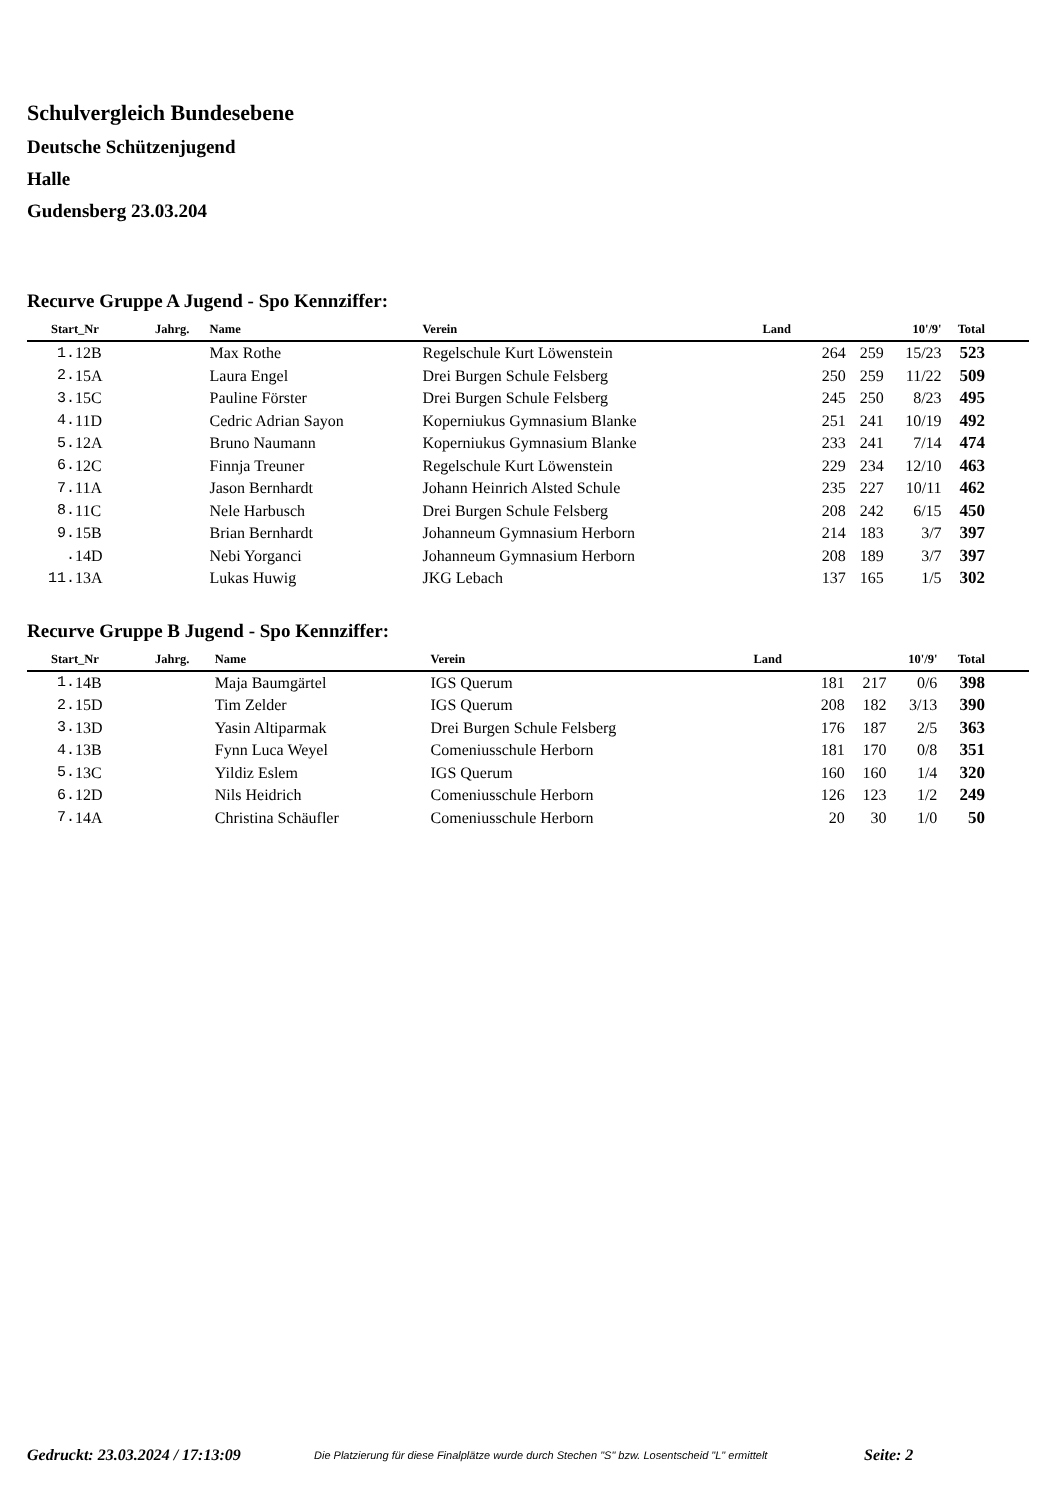Schulvergleich Bundesebene
Deutsche Schützenjugend
Halle
Gudensberg 23.03.204
Recurve Gruppe A Jugend - Spo Kennziffer:
| Start_Nr | | Jahrg. | Name | Verein | Land | | | 10'/9' | Total | |
| --- | --- | --- | --- | --- | --- | --- | --- | --- | --- | --- |
| 1. | 12B | | Max Rothe | Regelschule Kurt Löwenstein | | 264 | 259 | 15/23 | 523 | |
| 2. | 15A | | Laura Engel | Drei Burgen Schule Felsberg | | 250 | 259 | 11/22 | 509 | |
| 3. | 15C | | Pauline Förster | Drei Burgen Schule Felsberg | | 245 | 250 | 8/23 | 495 | |
| 4. | 11D | | Cedric Adrian Sayon | Koperniukus Gymnasium Blanke | | 251 | 241 | 10/19 | 492 | |
| 5. | 12A | | Bruno Naumann | Koperniukus Gymnasium Blanke | | 233 | 241 | 7/14 | 474 | |
| 6. | 12C | | Finnja Treuner | Regelschule Kurt Löwenstein | | 229 | 234 | 12/10 | 463 | |
| 7. | 11A | | Jason Bernhardt | Johann Heinrich Alsted Schule | | 235 | 227 | 10/11 | 462 | |
| 8. | 11C | | Nele Harbusch | Drei Burgen Schule Felsberg | | 208 | 242 | 6/15 | 450 | |
| 9. | 15B | | Brian Bernhardt | Johanneum Gymnasium Herborn | | 214 | 183 | 3/7 | 397 | |
| . | 14D | | Nebi Yorganci | Johanneum Gymnasium Herborn | | 208 | 189 | 3/7 | 397 | |
| 11. | 13A | | Lukas Huwig | JKG Lebach | | 137 | 165 | 1/5 | 302 | |
Recurve Gruppe B Jugend - Spo Kennziffer:
| Start_Nr | | Jahrg. | Name | Verein | Land | | | 10'/9' | Total | |
| --- | --- | --- | --- | --- | --- | --- | --- | --- | --- | --- |
| 1. | 14B | | Maja Baumgärtel | IGS Querum | | 181 | 217 | 0/6 | 398 | |
| 2. | 15D | | Tim Zelder | IGS Querum | | 208 | 182 | 3/13 | 390 | |
| 3. | 13D | | Yasin Altiparmak | Drei Burgen Schule Felsberg | | 176 | 187 | 2/5 | 363 | |
| 4. | 13B | | Fynn Luca Weyel | Comeniusschule Herborn | | 181 | 170 | 0/8 | 351 | |
| 5. | 13C | | Yildiz Eslem | IGS Querum | | 160 | 160 | 1/4 | 320 | |
| 6. | 12D | | Nils Heidrich | Comeniusschule Herborn | | 126 | 123 | 1/2 | 249 | |
| 7. | 14A | | Christina Schäufler | Comeniusschule Herborn | | 20 | 30 | 1/0 | 50 | |
Gedruckt: 23.03.2024 / 17:13:09 Die Platzierung für diese Finalplätze wurde durch Stechen "S" bzw. Losentscheid "L" ermittelt Seite: 2